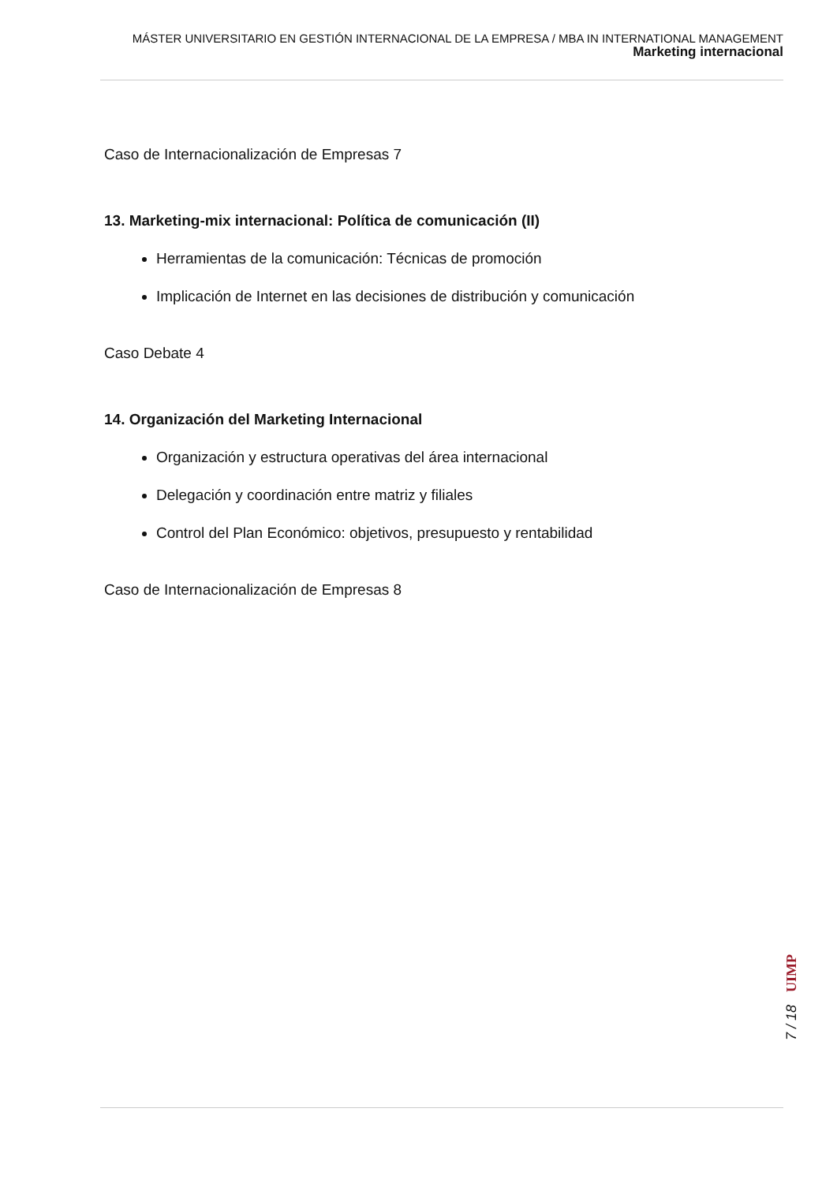MÁSTER UNIVERSITARIO EN GESTIÓN INTERNACIONAL DE LA EMPRESA / MBA IN INTERNATIONAL MANAGEMENT
Marketing internacional
Caso de Internacionalización de Empresas 7
13. Marketing-mix internacional: Política de comunicación (II)
Herramientas de la comunicación: Técnicas de promoción
Implicación de Internet en las decisiones de distribución y comunicación
Caso Debate 4
14. Organización del Marketing Internacional
Organización y estructura operativas del área internacional
Delegación y coordinación entre matriz y filiales
Control del Plan Económico: objetivos, presupuesto y rentabilidad
Caso de Internacionalización de Empresas 8
UIMP
7 / 18